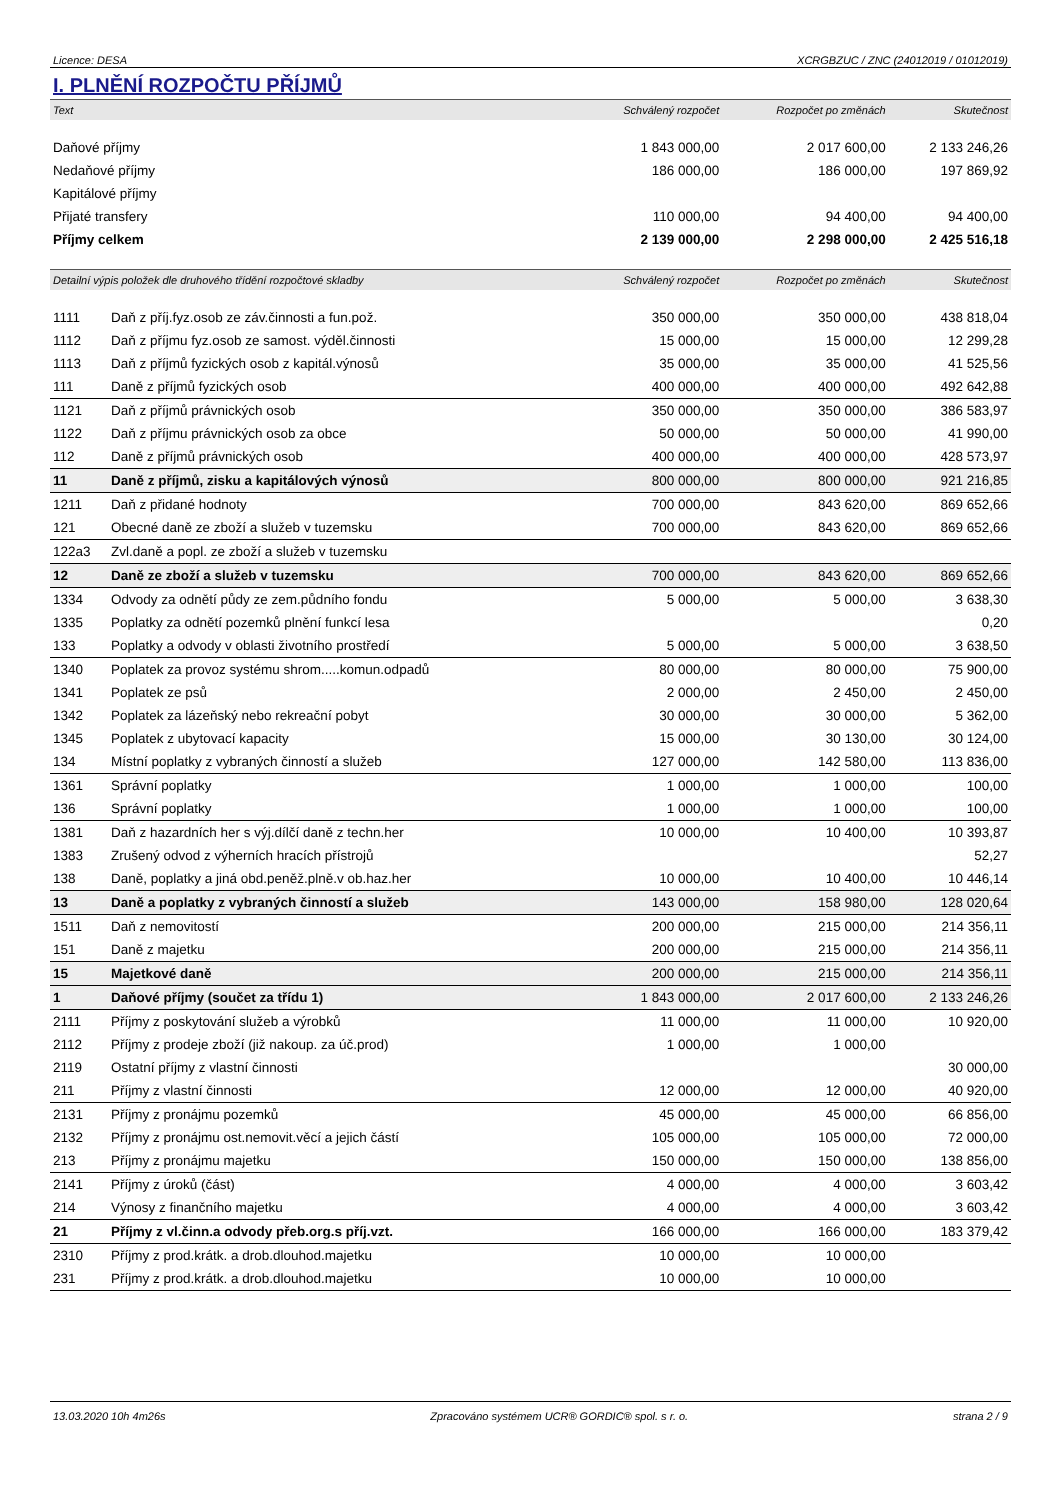Licence: DESA XCRGBZUC / ZNC (24012019 / 01012019)
I. PLNĚNÍ ROZPOČTU PŘÍJMŮ
| Text | | Schválený rozpočet | Rozpočet po změnách | Skutečnost |
| --- | --- | --- | --- | --- |
| Daňové příjmy | | 1 843 000,00 | 2 017 600,00 | 2 133 246,26 |
| Nedaňové příjmy | | 186 000,00 | 186 000,00 | 197 869,92 |
| Kapitálové příjmy | | | | |
| Přijaté transfery | | 110 000,00 | 94 400,00 | 94 400,00 |
| Příjmy celkem | | 2 139 000,00 | 2 298 000,00 | 2 425 516,18 |
| Detailní výpis položek dle druhového třídění rozpočtové skladby | | Schválený rozpočet | Rozpočet po změnách | Skutečnost |
| 1111 | Daň z příj.fyz.osob ze záv.činnosti a fun.pož. | 350 000,00 | 350 000,00 | 438 818,04 |
| 1112 | Daň z příjmu fyz.osob ze samost. výděl.činnosti | 15 000,00 | 15 000,00 | 12 299,28 |
| 1113 | Daň z příjmů fyzických osob z kapitál.výnosů | 35 000,00 | 35 000,00 | 41 525,56 |
| 111 | Daně z příjmů fyzických osob | 400 000,00 | 400 000,00 | 492 642,88 |
| 1121 | Daň z příjmů právnických osob | 350 000,00 | 350 000,00 | 386 583,97 |
| 1122 | Daň z příjmu právnických osob za obce | 50 000,00 | 50 000,00 | 41 990,00 |
| 112 | Daně z příjmů právnických osob | 400 000,00 | 400 000,00 | 428 573,97 |
| 11 | Daně z příjmů, zisku a kapitálových výnosů | 800 000,00 | 800 000,00 | 921 216,85 |
| 1211 | Daň z přidané hodnoty | 700 000,00 | 843 620,00 | 869 652,66 |
| 121 | Obecné daně ze zboží a služeb v tuzemsku | 700 000,00 | 843 620,00 | 869 652,66 |
| 122a3 | Zvl.daně a popl. ze zboží a služeb v tuzemsku | | | |
| 12 | Daně ze zboží a služeb v tuzemsku | 700 000,00 | 843 620,00 | 869 652,66 |
| 1334 | Odvody za odnětí půdy ze zem.půdního fondu | 5 000,00 | 5 000,00 | 3 638,30 |
| 1335 | Poplatky za odnětí pozemků plnění funkcí lesa | | | 0,20 |
| 133 | Poplatky a odvody v oblasti životního prostředí | 5 000,00 | 5 000,00 | 3 638,50 |
| 1340 | Poplatek za provoz systému shrom.....komun.odpadů | 80 000,00 | 80 000,00 | 75 900,00 |
| 1341 | Poplatek ze psů | 2 000,00 | 2 450,00 | 2 450,00 |
| 1342 | Poplatek za lázeňský nebo rekreační pobyt | 30 000,00 | 30 000,00 | 5 362,00 |
| 1345 | Poplatek z ubytovací kapacity | 15 000,00 | 30 130,00 | 30 124,00 |
| 134 | Místní poplatky z vybraných činností a služeb | 127 000,00 | 142 580,00 | 113 836,00 |
| 1361 | Správní poplatky | 1 000,00 | 1 000,00 | 100,00 |
| 136 | Správní poplatky | 1 000,00 | 1 000,00 | 100,00 |
| 1381 | Daň z hazardních her s výj.dílčí daně z techn.her | 10 000,00 | 10 400,00 | 10 393,87 |
| 1383 | Zrušený odvod z výherních hracích přístrojů | | | 52,27 |
| 138 | Daně, poplatky a jiná obd.peněž.plně.v ob.haz.her | 10 000,00 | 10 400,00 | 10 446,14 |
| 13 | Daně a poplatky z vybraných činností a služeb | 143 000,00 | 158 980,00 | 128 020,64 |
| 1511 | Daň z nemovitostí | 200 000,00 | 215 000,00 | 214 356,11 |
| 151 | Daně z majetku | 200 000,00 | 215 000,00 | 214 356,11 |
| 15 | Majetkové daně | 200 000,00 | 215 000,00 | 214 356,11 |
| 1 | Daňové příjmy (součet za třídu 1) | 1 843 000,00 | 2 017 600,00 | 2 133 246,26 |
| 2111 | Příjmy z poskytování služeb a výrobků | 11 000,00 | 11 000,00 | 10 920,00 |
| 2112 | Příjmy z prodeje zboží (již nakoup. za úč.prod) | 1 000,00 | 1 000,00 | |
| 2119 | Ostatní příjmy z vlastní činnosti | | | 30 000,00 |
| 211 | Příjmy z vlastní činnosti | 12 000,00 | 12 000,00 | 40 920,00 |
| 2131 | Příjmy z pronájmu pozemků | 45 000,00 | 45 000,00 | 66 856,00 |
| 2132 | Příjmy z pronájmu ost.nemovit.věcí a jejich částí | 105 000,00 | 105 000,00 | 72 000,00 |
| 213 | Příjmy z pronájmu majetku | 150 000,00 | 150 000,00 | 138 856,00 |
| 2141 | Příjmy z úroků (část) | 4 000,00 | 4 000,00 | 3 603,42 |
| 214 | Výnosy z finančního majetku | 4 000,00 | 4 000,00 | 3 603,42 |
| 21 | Příjmy z vl.činn.a odvody přeb.org.s příj.vzt. | 166 000,00 | 166 000,00 | 183 379,42 |
| 2310 | Příjmy z prod.krátk. a drob.dlouhod.majetku | 10 000,00 | 10 000,00 | |
| 231 | Příjmy z prod.krátk. a drob.dlouhod.majetku | 10 000,00 | 10 000,00 | |
13.03.2020 10h 4m26s Zpracováno systémem UCR® GORDIC® spol. s r. o. strana 2 / 9